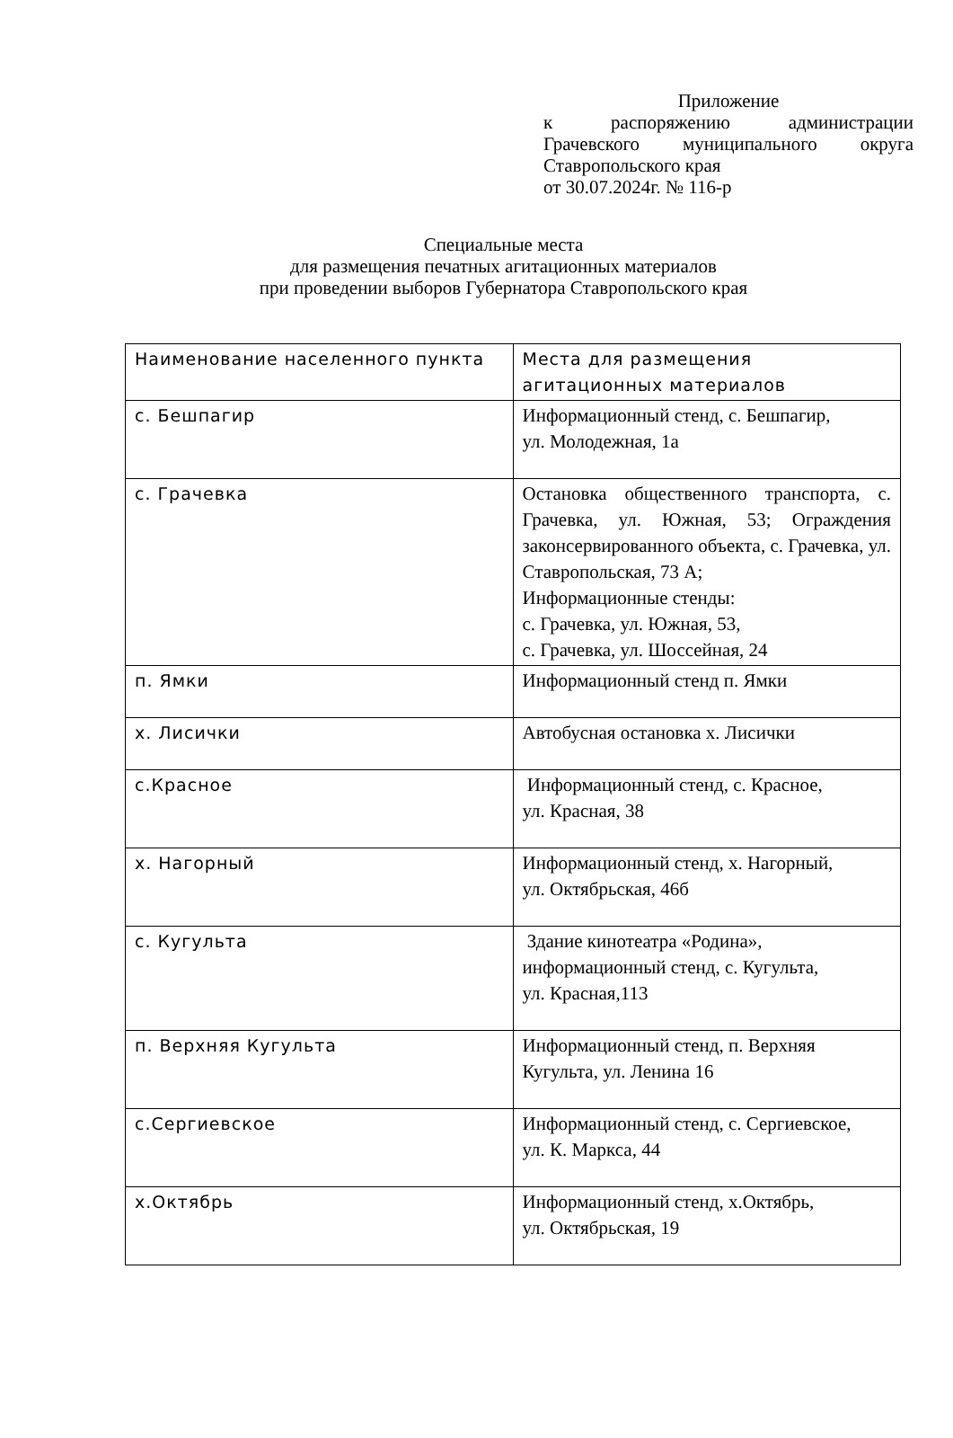Приложение
к распоряжению администрации
Грачевского муниципального округа
Ставропольского края
от 30.07.2024г. № 116-р
Специальные места
для размещения печатных агитационных материалов
при проведении выборов Губернатора Ставропольского края
| Наименование населенного пункта | Места для размещения агитационных материалов |
| с. Бешпагир | Информационный стенд, с. Бешпагир, ул. Молодежная, 1а |
| с. Грачевка | Остановка общественного транспорта, с. Грачевка, ул. Южная, 53; Ограждения законсервированного объекта, с. Грачевка, ул. Ставропольская, 73 А; Информационные стенды: с. Грачевка, ул. Южная, 53, с. Грачевка, ул. Шоссейная, 24 |
| п. Ямки | Информационный стенд п. Ямки |
| х. Лисички | Автобусная остановка х. Лисички |
| с.Красное | Информационный стенд, с. Красное, ул. Красная, 38 |
| х. Нагорный | Информационный стенд, х. Нагорный, ул. Октябрьская, 46б |
| с. Кугульта | Здание кинотеатра «Родина», информационный стенд, с. Кугульта, ул. Красная,113 |
| п. Верхняя Кугульта | Информационный стенд, п. Верхняя Кугульта, ул. Ленина 16 |
| с.Сергиевское | Информационный стенд, с. Сергиевское, ул. К. Маркса, 44 |
| х.Октябрь | Информационный стенд, х.Октябрь, ул. Октябрьская, 19 |